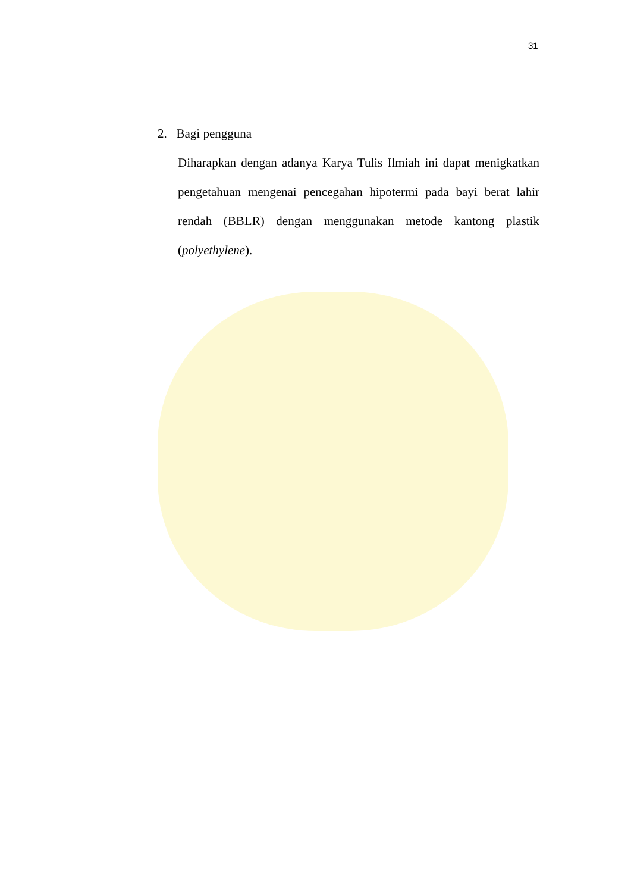31
2. Bagi pengguna
Diharapkan dengan adanya Karya Tulis Ilmiah ini dapat menigkatkan pengetahuan mengenai pencegahan hipotermi pada bayi berat lahir rendah (BBLR) dengan menggunakan metode kantong plastik (polyethylene).